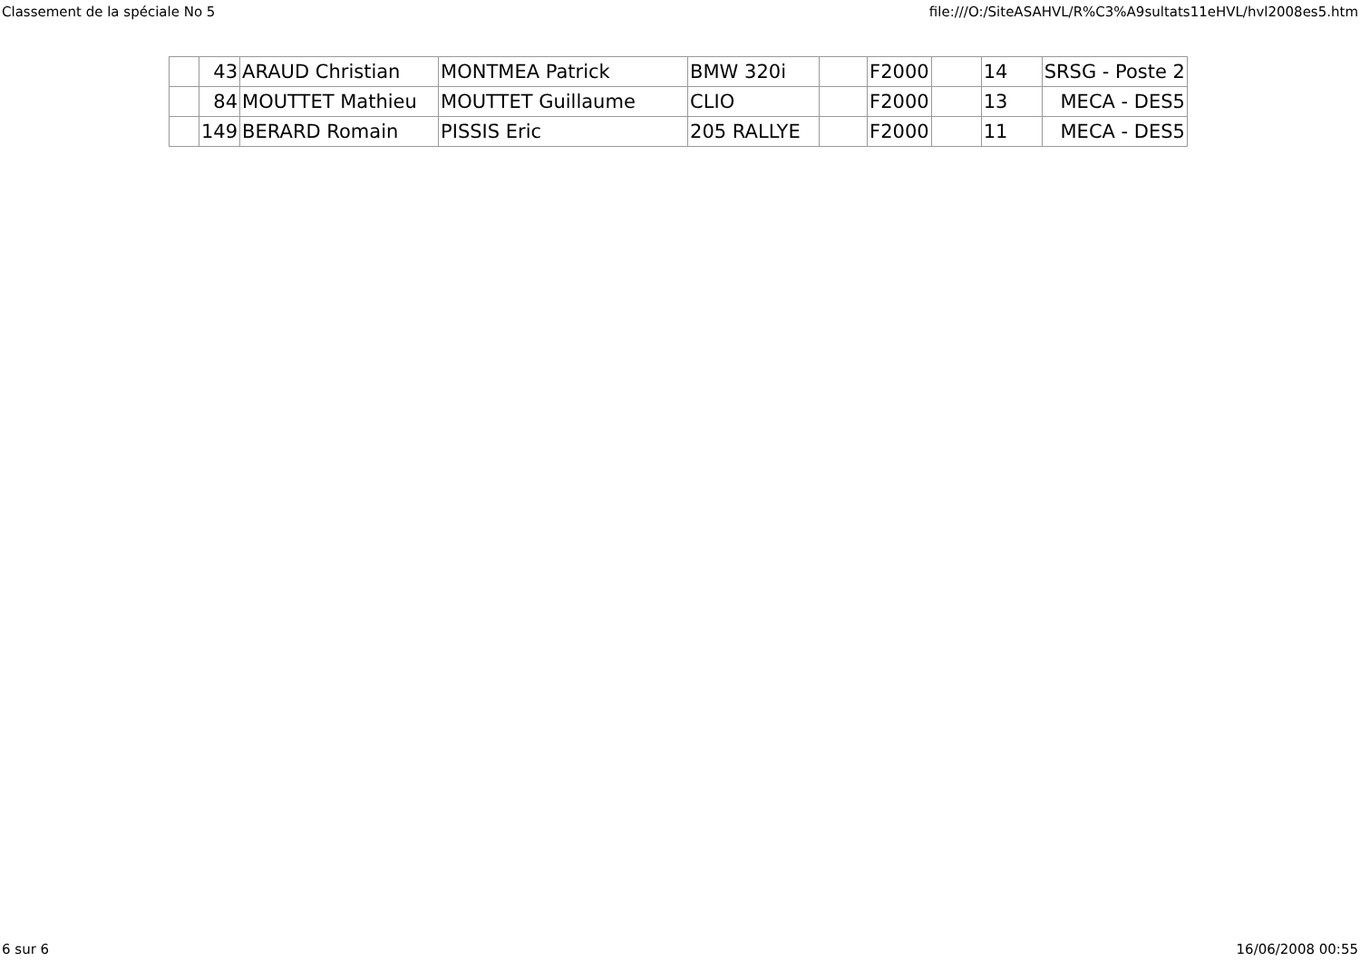Classement de la spéciale No 5 file:///O:/SiteASAHVL/R%C3%A9sultats11eHVL/hvl2008es5.htm
| | 43 | ARAUD Christian | MONTMEA Patrick | BMW 320i | | F2000 | | 14 | SRSG - Poste 2 |
| | 84 | MOUTTET Mathieu | MOUTTET Guillaume | CLIO | | F2000 | | 13 | MECA - DES5 |
| | 149 | BERARD Romain | PISSIS Eric | 205 RALLYE | | F2000 | | 11 | MECA - DES5 |
6 sur 6 16/06/2008 00:55